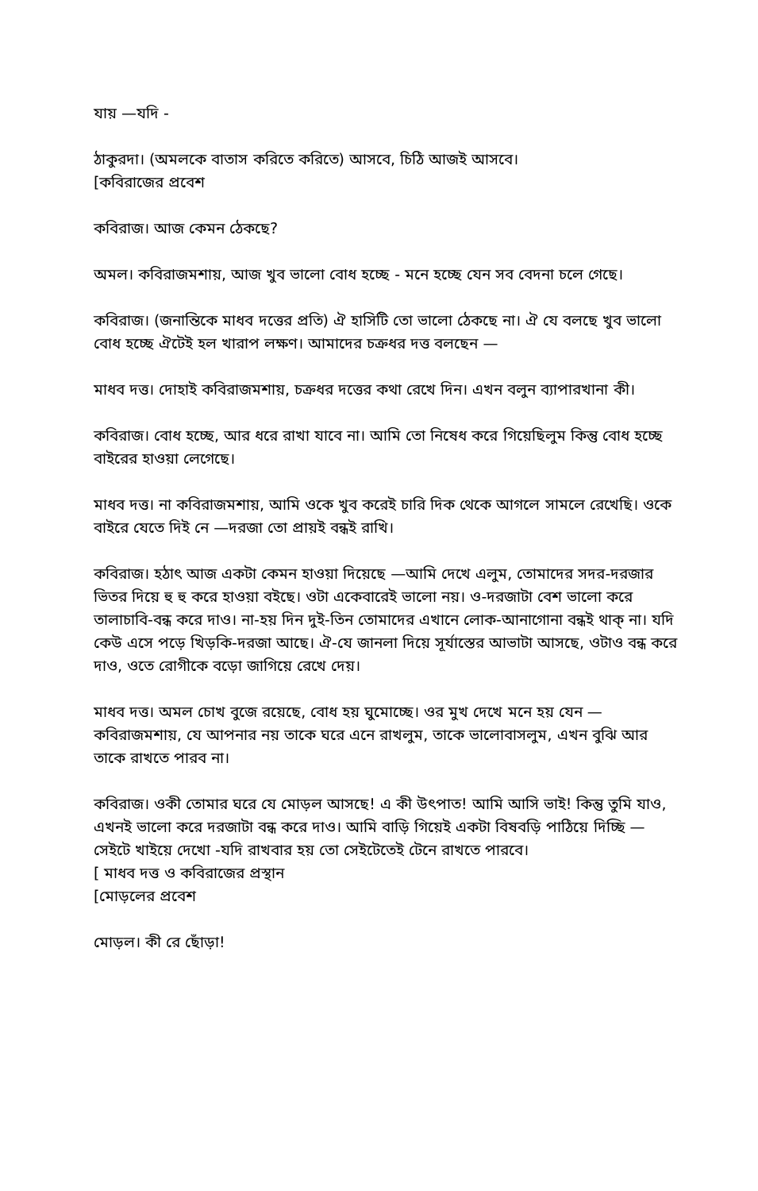যায় —যদি -
ঠাকুরদা। (অমলকে বাতাস করিতে করিতে) আসবে, চিঠি আজই আসবে।
[কবিরাজের প্রবেশ
কবিরাজ। আজ কেমন ঠেকছে?
অমল। কবিরাজমশায়, আজ খুব ভালো বোধ হচ্ছে - মনে হচ্ছে যেন সব বেদনা চলে গেছে।
কবিরাজ। (জনান্তিকে মাধব দত্তের প্রতি) ঐ হাসিটি তো ভালো ঠেকছে না। ঐ যে বলছে খুব ভালো বোধ হচ্ছে ঐটেই হল খারাপ লক্ষণ। আমাদের চক্রধর দত্ত বলছেন —
মাধব দত্ত। দোহাই কবিরাজমশায়, চক্রধর দত্তের কথা রেখে দিন। এখন বলুন ব্যাপারখানা কী।
কবিরাজ। বোধ হচ্ছে, আর ধরে রাখা যাবে না। আমি তো নিষেধ করে গিয়েছিলুম কিন্তু বোধ হচ্ছে বাইরের হাওয়া লেগেছে।
মাধব দত্ত। না কবিরাজমশায়, আমি ওকে খুব করেই চারি দিক থেকে আগলে সামলে রেখেছি। ওকে বাইরে যেতে দিই নে —দরজা তো প্রায়ই বন্ধই রাখি।
কবিরাজ। হঠাৎ আজ একটা কেমন হাওয়া দিয়েছে —আমি দেখে এলুম, তোমাদের সদর-দরজার ভিতর দিয়ে হু হু করে হাওয়া বইছে। ওটা একেবারেই ভালো নয়। ও-দরজাটা বেশ ভালো করে তালাচাবি-বন্ধ করে দাও। না-হয় দিন দুই-তিন তোমাদের এখানে লোক-আনাগোনা বন্ধই থাক্ না। যদি কেউ এসে পড়ে খিড়কি-দরজা আছে। ঐ-যে জানলা দিয়ে সূর্যাস্তের আভাটা আসছে, ওটাও বন্ধ করে দাও, ওতে রোগীকে বড়ো জাগিয়ে রেখে দেয়।
মাধব দত্ত। অমল চোখ বুজে রয়েছে, বোধ হয় ঘুমোচ্ছে। ওর মুখ দেখে মনে হয় যেন — কবিরাজমশায়, যে আপনার নয় তাকে ঘরে এনে রাখলুম, তাকে ভালোবাসলুম, এখন বুঝি আর তাকে রাখতে পারব না।
কবিরাজ। ওকী তোমার ঘরে যে মোড়ল আসছে! এ কী উৎপাত! আমি আসি ভাই! কিন্তু তুমি যাও, এখনই ভালো করে দরজাটা বন্ধ করে দাও। আমি বাড়ি গিয়েই একটা বিষবড়ি পাঠিয়ে দিচ্ছি —সেইটে খাইয়ে দেখো -যদি রাখবার হয় তো সেইটেতেই টেনে রাখতে পারবে।
[ মাধব দত্ত ও কবিরাজের প্রস্থান
[মোড়লের প্রবেশ
মোড়ল। কী রে ছোঁড়া!